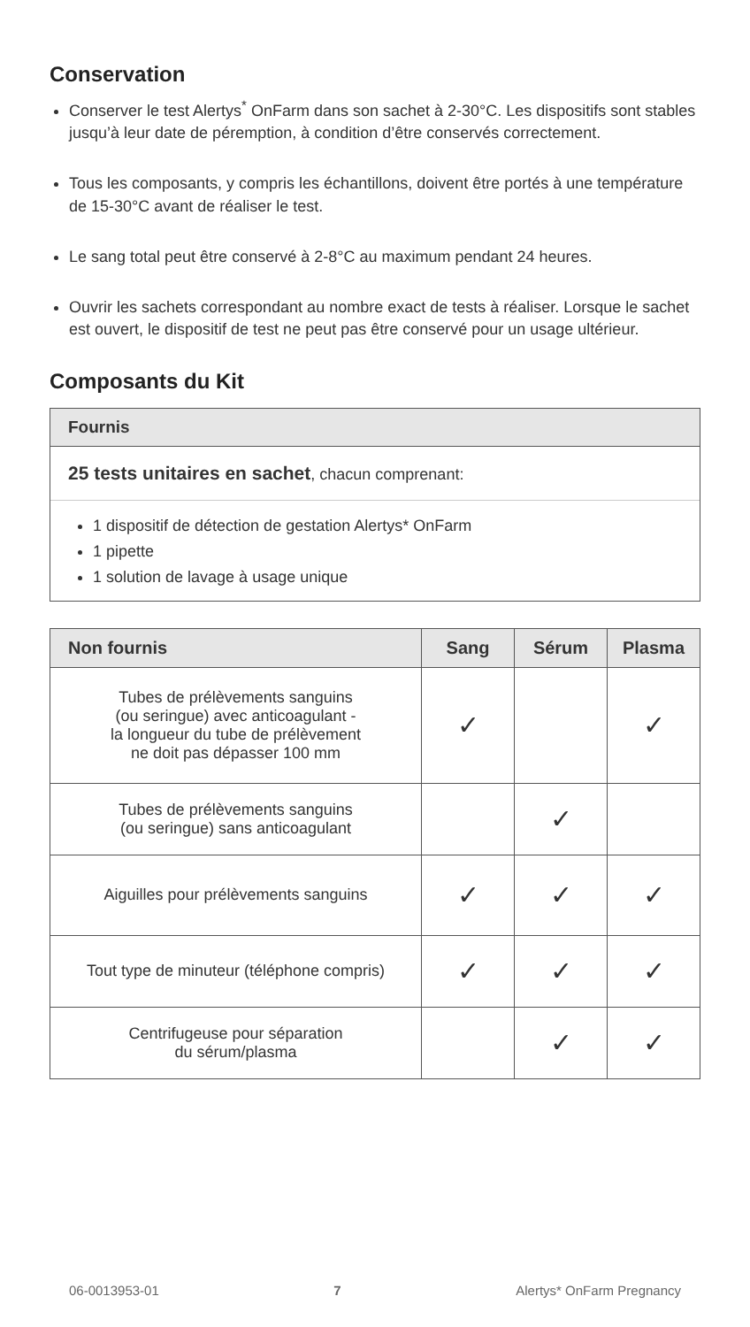Conservation
Conserver le test Alertys<sup>*</sup> OnFarm dans son sachet à 2-30°C. Les dispositifs sont stables jusqu’à leur date de péremption, à condition d’être conservés correctement.
Tous les composants, y compris les échantillons, doivent être portés à une température de 15-30°C avant de réaliser le test.
Le sang total peut être conservé à 2-8°C au maximum pendant 24 heures.
Ouvrir les sachets correspondant au nombre exact de tests à réaliser. Lorsque le sachet est ouvert, le dispositif de test ne peut pas être conservé pour un usage ultérieur.
Composants du Kit
Fournis
25 tests unitaires en sachet, chacun comprenant:
1 dispositif de détection de gestation Alertys* OnFarm
1 pipette
1 solution de lavage à usage unique
| Non fournis | Sang | Sérum | Plasma |
| --- | --- | --- | --- |
| Tubes de prélèvements sanguins (ou seringue) avec anticoagulant - la longueur du tube de prélèvement ne doit pas dépasser 100 mm | ✓ | | ✓ |
| Tubes de prélèvements sanguins (ou seringue) sans anticoagulant | | ✓ | |
| Aiguilles pour prélèvements sanguins | ✓ | ✓ | ✓ |
| Tout type de minuteur (téléphone compris) | ✓ | ✓ | ✓ |
| Centrifugeuse pour séparation du sérum/plasma | | ✓ | ✓ |
06-0013953-01 7 Alertys* OnFarm Pregnancy